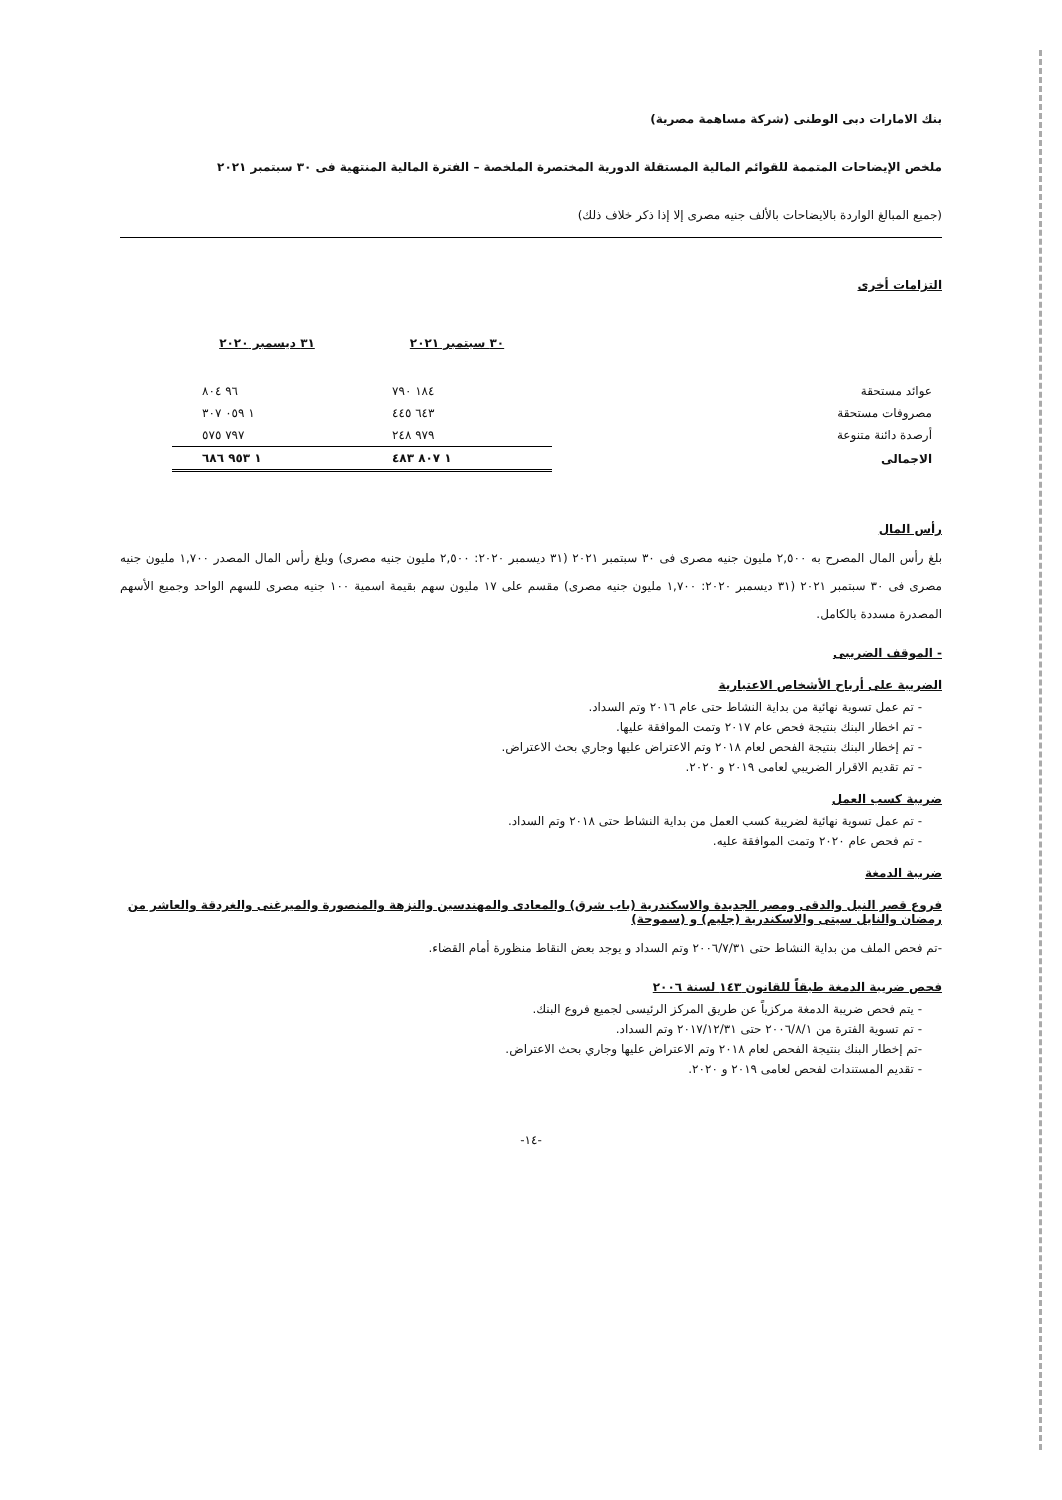بنك الامارات دبى الوطنى (شركة مساهمة مصرية)
ملخص الإيضاحات المتممة للقوائم المالية المستقلة الدورية المختصرة الملخصة – الفترة المالية المنتهية فى ٣٠ سبتمبر ٢٠٢١
(جميع المبالغ الواردة بالايضاحات بالألف جنيه مصرى إلا إذا ذكر خلاف ذلك)
التزامات أخرى
| | | ٣٠ سبتمبر ٢٠٢١ | ٣١ ديسمبر ٢٠٢٠ |
| عوائد مستحقة | | ١٨٤ ٧٩٠ | ٩٦ ٨٠٤ |
| مصروفات مستحقة | | ٦٤٣ ٤٤٥ | ١ ٠٥٩ ٣٠٧ |
| أرصدة دائنة متنوعة | | ٩٧٩ ٢٤٨ | ٧٩٧ ٥٧٥ |
| الاجمالى | | ١ ٨٠٧ ٤٨٣ | ١ ٩٥٣ ٦٨٦ |
رأس المال
بلغ رأس المال المصرح به ٢,٥٠٠ مليون جنيه مصرى فى ٣٠ سبتمبر ٢٠٢١ (٣١ ديسمبر ٢٠٢٠: ٢,٥٠٠ مليون جنيه مصرى) وبلغ رأس المال المصدر ١,٧٠٠ مليون جنيه مصرى فى ٣٠ سبتمبر ٢٠٢١ (٣١ ديسمبر ٢٠٢٠: ١,٧٠٠ مليون جنيه مصرى) مقسم على ١٧ مليون سهم بقيمة اسمية ١٠٠ جنيه مصرى للسهم الواحد وجميع الأسهم المصدرة مسددة بالكامل.
- الموقف الضريبى
الضريبة على أرباح الأشخاص الاعتبارية
- تم عمل تسوية نهائية من بداية النشاط حتى عام ٢٠١٦ وتم السداد.
- تم اخطار البنك بنتيجة فحص عام ٢٠١٧ وتمت الموافقة عليها.
- تم إخطار البنك بنتيجة الفحص لعام ٢٠١٨ وتم الاعتراض عليها وجاري بحث الاعتراض.
- تم تقديم الاقرار الضريبي لعامى ٢٠١٩ و ٢٠٢٠.
ضريبة كسب العمل
- تم عمل تسوية نهائية لضريبة كسب العمل من بداية النشاط حتى ٢٠١٨ وتم السداد.
- تم فحص عام ٢٠٢٠ وتمت الموافقة عليه.
ضريبة الدمغة
فروع قصر النيل والدقى ومصر الجديدة والاسكندرية (باب شرق) والمعادى والمهندسين والنزهة والمنصورة والميرغنى والغردقة والعاشر من رمضان والنايل سيتى والاسكندرية (جليم) و (سموحة)
-تم فحص الملف من بداية النشاط حتى ٢٠٠٦/٧/٣١ وتم السداد و يوجد بعض النقاط منظورة أمام القضاء.
فحص ضريبة الدمغة طبقاً للقانون ١٤٣ لسنة ٢٠٠٦
- يتم فحص ضريبة الدمغة مركزياً عن طريق المركز الرئيسى لجميع فروع البنك.
- تم تسوية الفترة من ٢٠٠٦/٨/١ حتى ٢٠١٧/١٢/٣١ وتم السداد.
-تم إخطار البنك بنتيجة الفحص لعام ٢٠١٨ وتم الاعتراض عليها وجاري بحث الاعتراض.
- تقديم المستندات لفحص لعامى ٢٠١٩ و ٢٠٢٠.
-١٤-